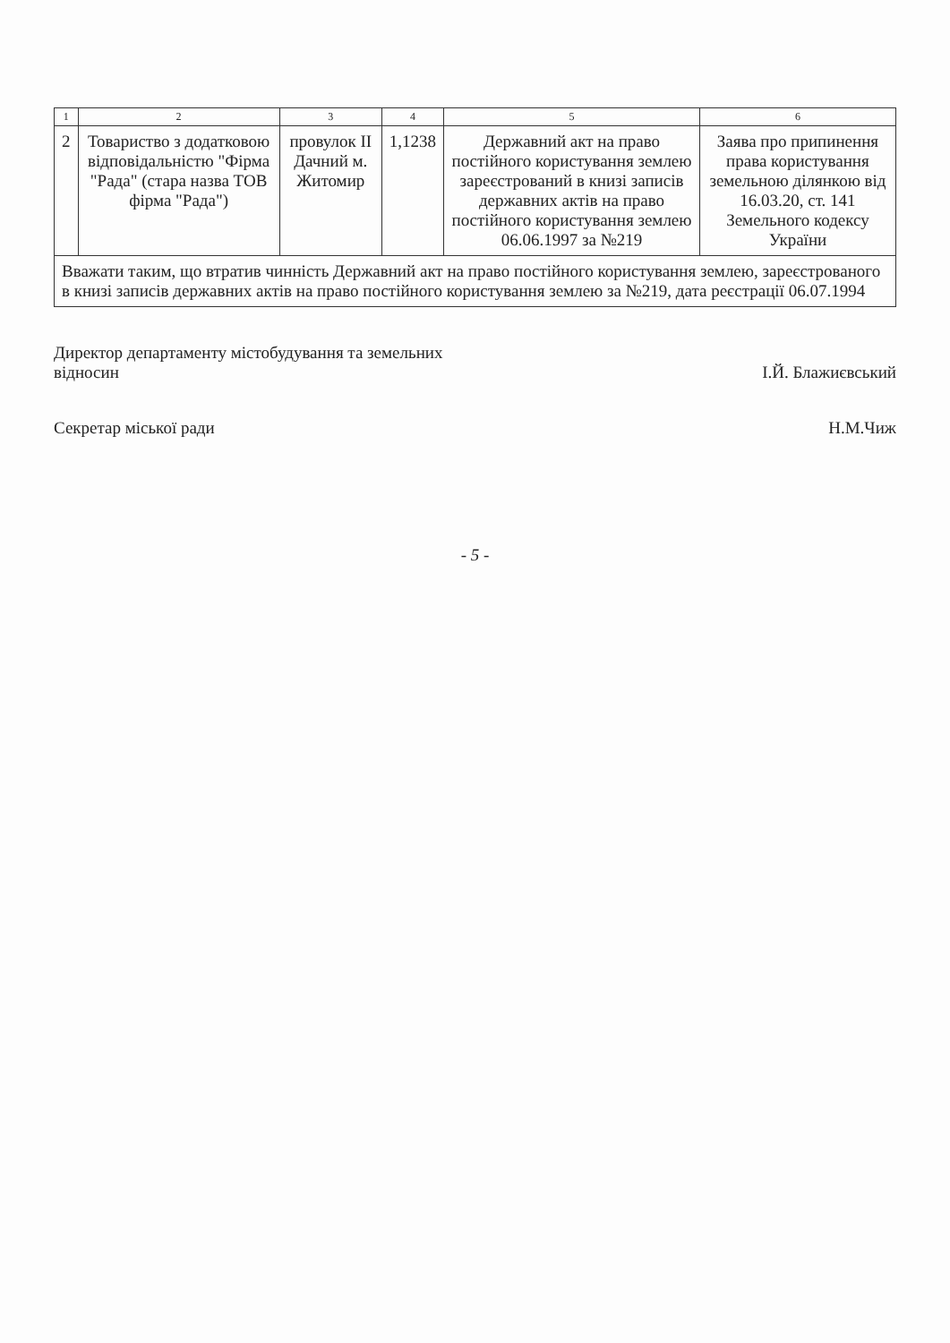| 1 | 2 | 3 | 4 | 5 | 6 |
| --- | --- | --- | --- | --- | --- |
| 2 | Товариство з додатковою відповідальністю "Фірма "Рада" (стара назва ТОВ фірма "Рада") | провулок II Дачний м. Житомир | 1,1238 | Державний акт на право постійного користування землею зареєстрований в книзі записів державних актів на право постійного користування землею 06.06.1997 за №219 | Заява про припинення права користування земельною ділянкою від 16.03.20, ст. 141 Земельного кодексу України |
| Вважати таким, що втратив чинність Державний акт на право постійного користування землею, зареєстрованого в книзі записів державних актів на право постійного користування землею за №219, дата реєстрації 06.07.1994 | | | | | |
Директор департаменту містобудування та земельних
відносин
І.Й. Блажиєвський
Секретар міської ради Н.М.Чиж
- 5 -